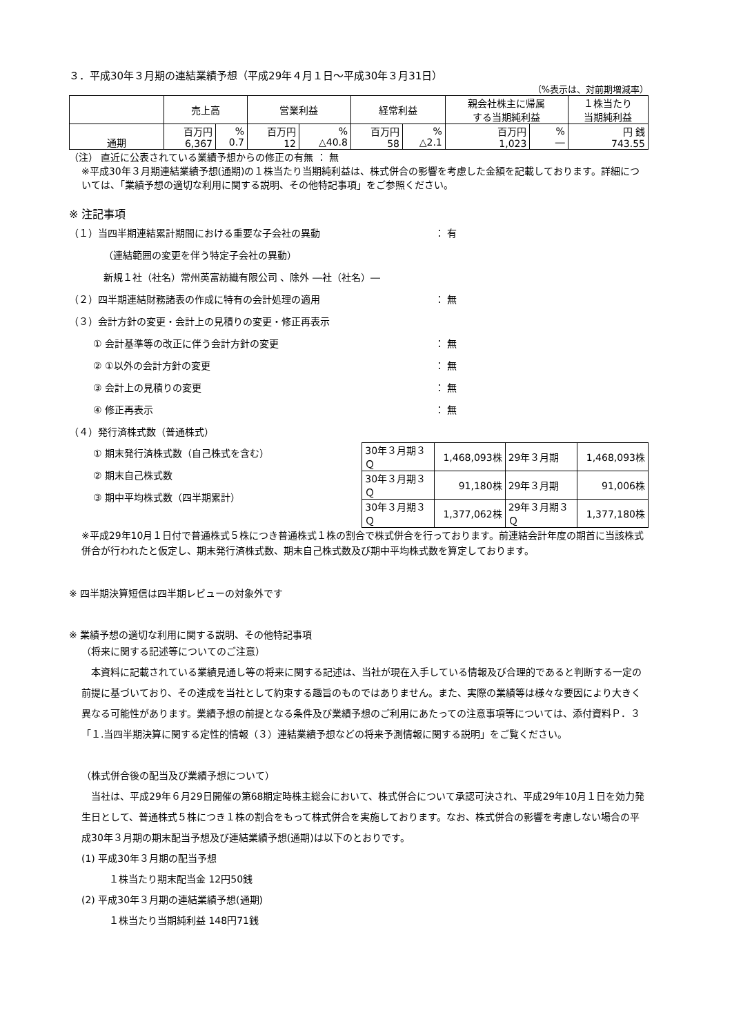３．平成30年３月期の連結業績予想（平成29年４月１日～平成30年３月31日）
（%表示は、対前期増減率）
| | 売上高 | | 営業利益 | | 経常利益 | | 親会社株主に帰属 する当期純利益 | | １株当たり 当期純利益 |
| --- | --- | --- | --- | --- | --- | --- | --- | --- | --- |
| 通期 | 百万円 6,367 | % 0.7 | 百万円 12 | % △40.8 | 百万円 58 | % △2.1 | 百万円 1,023 | % ― | 円 銭 743.55 |
（注） 直近に公表されている業績予想からの修正の有無 ： 無
※平成30年３月期連結業績予想(通期)の１株当たり当期純利益は、株式併合の影響を考慮した金額を記載しております。詳細については、「業績予想の適切な利用に関する説明、その他特記事項」をご参照ください。
※ 注記事項
（１）当四半期連結累計期間における重要な子会社の異動 ： 有
（連結範囲の変更を伴う特定子会社の異動）
新規１社（社名）常州英富紡織有限公司 、除外 ―社（社名）―
（２）四半期連結財務諸表の作成に特有の会計処理の適用 ： 無
（３）会計方針の変更・会計上の見積りの変更・修正再表示
① 会計基準等の改正に伴う会計方針の変更 ： 無
② ①以外の会計方針の変更 ： 無
③ 会計上の見積りの変更 ： 無
④ 修正再表示 ： 無
（４）発行済株式数（普通株式）
① 期末発行済株式数（自己株式を含む）
② 期末自己株式数
③ 期中平均株式数（四半期累計）
| 30年３月期３Ｑ | 1,468,093株 | 29年３月期 | 1,468,093株 |
| 30年３月期３Ｑ | 91,180株 | 29年３月期 | 91,006株 |
| 30年３月期３Ｑ | 1,377,062株 | 29年３月期３Ｑ | 1,377,180株 |
※平成29年10月１日付で普通株式５株につき普通株式１株の割合で株式併合を行っております。前連結会計年度の期首に当該株式併合が行われたと仮定し、期末発行済株式数、期末自己株式数及び期中平均株式数を算定しております。
※ 四半期決算短信は四半期レビューの対象外です
※ 業績予想の適切な利用に関する説明、その他特記事項
（将来に関する記述等についてのご注意）
　本資料に記載されている業績見通し等の将来に関する記述は、当社が現在入手している情報及び合理的であると判断する一定の前提に基づいており、その達成を当社として約束する趣旨のものではありません。また、実際の業績等は様々な要因により大きく異なる可能性があります。業績予想の前提となる条件及び業績予想のご利用にあたっての注意事項等については、添付資料Ｐ．３「１.当四半期決算に関する定性的情報（３）連結業績予想などの将来予測情報に関する説明」をご覧ください。
（株式併合後の配当及び業績予想について）
　当社は、平成29年６月29日開催の第68期定時株主総会において、株式併合について承認可決され、平成29年10月１日を効力発生日として、普通株式５株につき１株の割合をもって株式併合を実施しております。なお、株式併合の影響を考慮しない場合の平成30年３月期の期末配当予想及び連結業績予想(通期)は以下のとおりです。
(1) 平成30年３月期の配当予想
１株当たり期末配当金 12円50銭
(2) 平成30年３月期の連結業績予想(通期)
１株当たり当期純利益 148円71銭